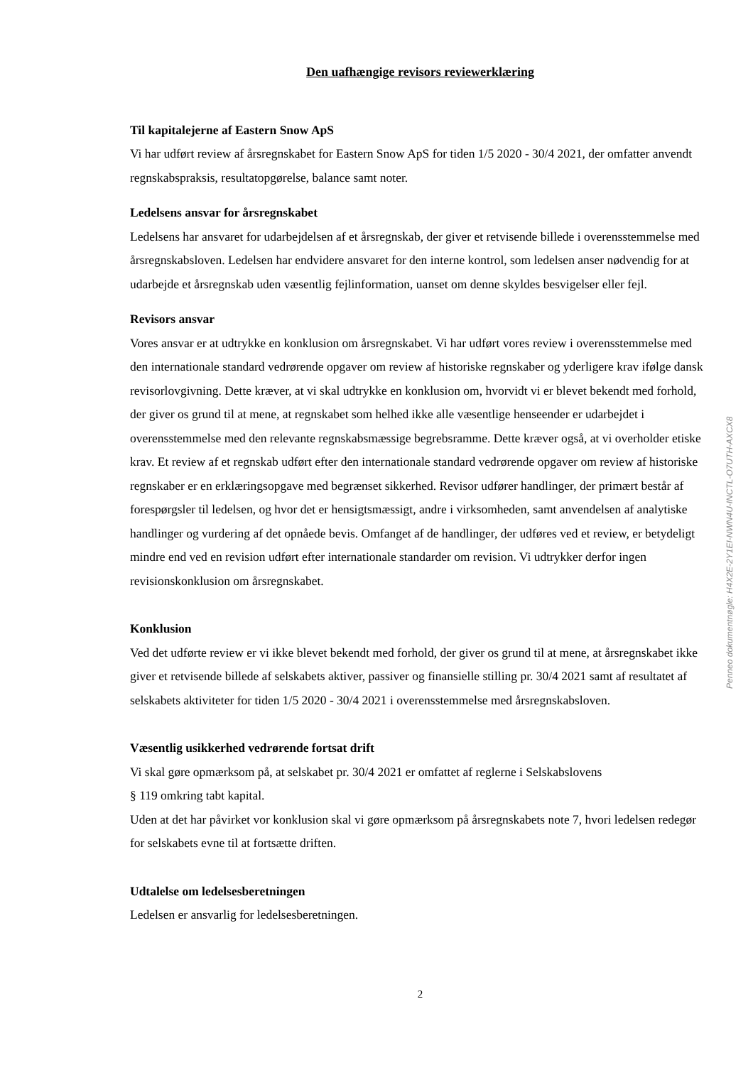Den uafhængige revisors reviewerklæring
Til kapitalejerne af Eastern Snow ApS
Vi har udført review af årsregnskabet for Eastern Snow ApS for tiden 1/5 2020 - 30/4 2021, der omfatter anvendt regnskabspraksis, resultatopgørelse, balance samt noter.
Ledelsens ansvar for årsregnskabet
Ledelsens har ansvaret for udarbejdelsen af et årsregnskab, der giver et retvisende billede i overensstemmelse med årsregnskabsloven. Ledelsen har endvidere ansvaret for den interne kontrol, som ledelsen anser nødvendig for at udarbejde et årsregnskab uden væsentlig fejlinformation, uanset om denne skyldes besvigelser eller fejl.
Revisors ansvar
Vores ansvar er at udtrykke en konklusion om årsregnskabet. Vi har udført vores review i overensstemmelse med den internationale standard vedrørende opgaver om review af historiske regnskaber og yderligere krav ifølge dansk revisorlovgivning. Dette kræver, at vi skal udtrykke en konklusion om, hvorvidt vi er blevet bekendt med forhold, der giver os grund til at mene, at regnskabet som helhed ikke alle væsentlige henseender er udarbejdet i overensstemmelse med den relevante regnskabsmæssige begrebsramme. Dette kræver også, at vi overholder etiske krav. Et review af et regnskab udført efter den internationale standard vedrørende opgaver om review af historiske regnskaber er en erklæringsopgave med begrænset sikkerhed. Revisor udfører handlinger, der primært består af forespørgsler til ledelsen, og hvor det er hensigtsmæssigt, andre i virksomheden, samt anvendelsen af analytiske handlinger og vurdering af det opnåede bevis. Omfanget af de handlinger, der udføres ved et review, er betydeligt mindre end ved en revision udført efter internationale standarder om revision. Vi udtrykker derfor ingen revisionskonklusion om årsregnskabet.
Konklusion
Ved det udførte review er vi ikke blevet bekendt med forhold, der giver os grund til at mene, at årsregnskabet ikke giver et retvisende billede af selskabets aktiver, passiver og finansielle stilling pr. 30/4 2021 samt af resultatet af selskabets aktiviteter for tiden 1/5 2020 - 30/4 2021 i overensstemmelse med årsregnskabsloven.
Væsentlig usikkerhed vedrørende fortsat drift
Vi skal gøre opmærksom på, at selskabet pr. 30/4 2021 er omfattet af reglerne i Selskabslovens
§ 119 omkring tabt kapital.
Uden at det har påvirket vor konklusion skal vi gøre opmærksom på årsregnskabets note 7, hvori ledelsen redegør for selskabets evne til at fortsætte driften.
Udtalelse om ledelsesberetningen
Ledelsen er ansvarlig for ledelsesberetningen.
2
Penneo dokumentnøgle: H4X2E-2Y1EI-NWN4U-INCTL-O7UTH-AXCX8